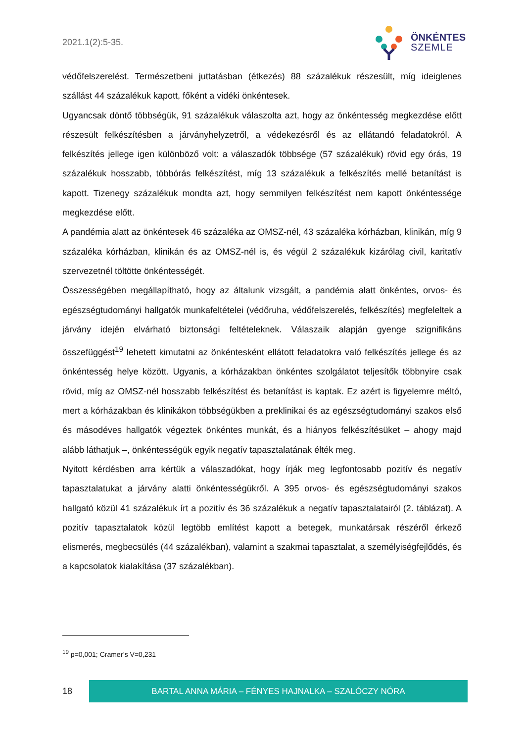2021.1(2):5-35.
ÖNKÉNTES
SZEMLE
védőfelszerelést. Természetbeni juttatásban (étkezés) 88 százalékuk részesült, míg ideiglenes szállást 44 százalékuk kapott, főként a vidéki önkéntesek.
Ugyancsak döntő többségük, 91 százalékuk válaszolta azt, hogy az önkéntesség megkezdése előtt részesült felkészítésben a járványhelyzetről, a védekezésről és az ellátandó feladatokról. A felkészítés jellege igen különböző volt: a válaszadók többsége (57 százalékuk) rövid egy órás, 19 százalékuk hosszabb, többórás felkészítést, míg 13 százalékuk a felkészítés mellé betanítást is kapott. Tizenegy százalékuk mondta azt, hogy semmilyen felkészítést nem kapott önkéntessége megkezdése előtt.
A pandémia alatt az önkéntesek 46 százaléka az OMSZ-nél, 43 százaléka kórházban, klinikán, míg 9 százaléka kórházban, klinikán és az OMSZ-nél is, és végül 2 százalékuk kizárólag civil, karitatív szervezetnél töltötte önkéntességét.
Összességében megállapítható, hogy az általunk vizsgált, a pandémia alatt önkéntes, orvos- és egészségtudományi hallgatók munkafeltételei (védőruha, védőfelszerelés, felkészítés) megfeleltek a járvány idején elvárható biztonsági feltételeknek. Válaszaik alapján gyenge szignifikáns összefüggést<sup>19</sup> lehetett kimutatni az önkéntesként ellátott feladatokra való felkészítés jellege és az önkéntesség helye között. Ugyanis, a kórházakban önkéntes szolgálatot teljesítők többnyire csak rövid, míg az OMSZ-nél hosszabb felkészítést és betanítást is kaptak. Ez azért is figyelemre méltó, mert a kórházakban és klinikákon többségükben a preklinikai és az egészségtudományi szakos első és másodéves hallgatók végeztek önkéntes munkát, és a hiányos felkészítésüket – ahogy majd alább láthatjuk –, önkéntességük egyik negatív tapasztalatának élték meg.
Nyitott kérdésben arra kértük a válaszadókat, hogy írják meg legfontosabb pozitív és negatív tapasztalatukat a járvány alatti önkéntességükről. A 395 orvos- és egészségtudományi szakos hallgató közül 41 százalékuk írt a pozitív és 36 százalékuk a negatív tapasztalatairól (2. táblázat). A pozitív tapasztalatok közül legtöbb említést kapott a betegek, munkatársak részéről érkező elismerés, megbecsülés (44 százalékban), valamint a szakmai tapasztalat, a személyiségfejlődés, és a kapcsolatok kialakítása (37 százalékban).
<sup>19</sup> p=0,001; Cramer’s V=0,231
18
BARTAL ANNA MÁRIA – FÉNYES HAJNALKA – SZALÓCZY NÓRA